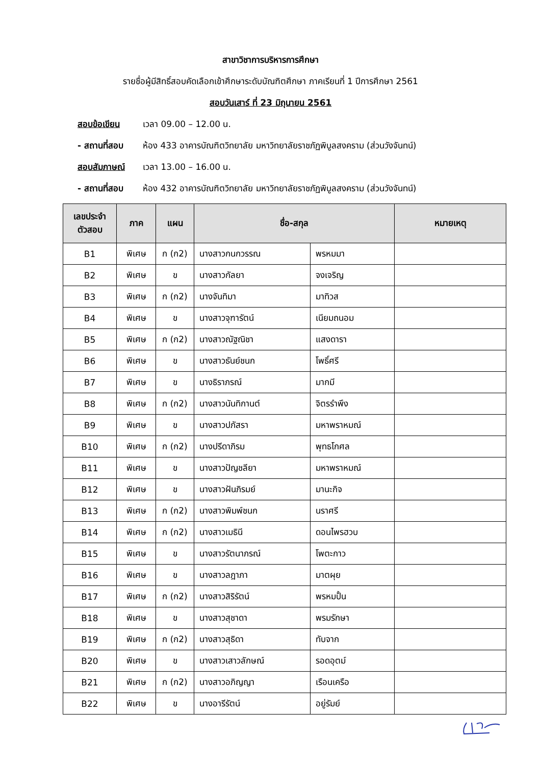สาขาวิชาการบริหารการศึกษา
รายชื่อผู้มีสิทธิ์สอบคัดเลือกเข้าศึกษาระดับบัณฑิตศึกษา ภาคเรียนที่ 1 ปีการศึกษา 2561
สอบวันเสาร์ ที่ 23 มิถุนายน 2561
สอบข้อเขียน เวลา 09.00 – 12.00 น.
- สถานที่สอบ ห้อง 433 อาคารบัณฑิตวิทยาลัย มหาวิทยาลัยราชภัฏพิบูลสงคราม (ส่วนวังจันทน์)
สอบสัมภาษณ์ เวลา 13.00 – 16.00 น.
- สถานที่สอบ ห้อง 432 อาคารบัณฑิตวิทยาลัย มหาวิทยาลัยราชภัฏพิบูลสงคราม (ส่วนวังจันทน์)
| เลขประจำ ตัวสอบ | ภาค | แผน | ชื่อ-สกุล | | หมายเหตุ |
| --- | --- | --- | --- | --- | --- |
| B1 | พิเศษ | ก (ก2) | นางสาวกนกวรรณ | พรหมมา | |
| B2 | พิเศษ | ข | นางสาวกัลยา | จงเจริญ | |
| B3 | พิเศษ | ก (ก2) | นางจันทิมา | มาทิวส | |
| B4 | พิเศษ | ข | นางสาวจุฑารัตน์ | เนียมถนอม | |
| B5 | พิเศษ | ก (ก2) | นางสาวณัฐณิชา | แสงดารา | |
| B6 | พิเศษ | ข | นางสาวธันย์ชนก | โพธิ์ศรี | |
| B7 | พิเศษ | ข | นางธิราภรณ์ | มากมี | |
| B8 | พิเศษ | ก (ก2) | นางสาวนันทิกานต์ | จิตรรำพึง | |
| B9 | พิเศษ | ข | นางสาวปภัสรา | มหาพราหมณ์ | |
| B10 | พิเศษ | ก (ก2) | นางปรีดาภิรม | พุทธโกศล | |
| B11 | พิเศษ | ข | นางสาวปัญชลียา | มหาพราหมณ์ | |
| B12 | พิเศษ | ข | นางสาวฝันภิรมย์ | มานะกิจ | |
| B13 | พิเศษ | ก (ก2) | นางสาวพิมพ์ชนก | นราศรี | |
| B14 | พิเศษ | ก (ก2) | นางสาวเมธินี | ดอนไพรฮวบ | |
| B15 | พิเศษ | ข | นางสาวรัตนาภรณ์ | โพตะกาว | |
| B16 | พิเศษ | ข | นางสาวลฎาภา | มาตผุย | |
| B17 | พิเศษ | ก (ก2) | นางสาวสิริรัตน์ | พรหมปั้น | |
| B18 | พิเศษ | ข | นางสาวสุชาดา | พรมรักษา | |
| B19 | พิเศษ | ก (ก2) | นางสาวสุธิดา | ทับจาก | |
| B20 | พิเศษ | ข | นางสาวเสาวลักษณ์ | รอดอุตม์ | |
| B21 | พิเศษ | ก (ก2) | นางสาวอภิญญา | เรือนเครือ | |
| B22 | พิเศษ | ข | นางอารีรัตน์ | อยู่รัมย์ | |